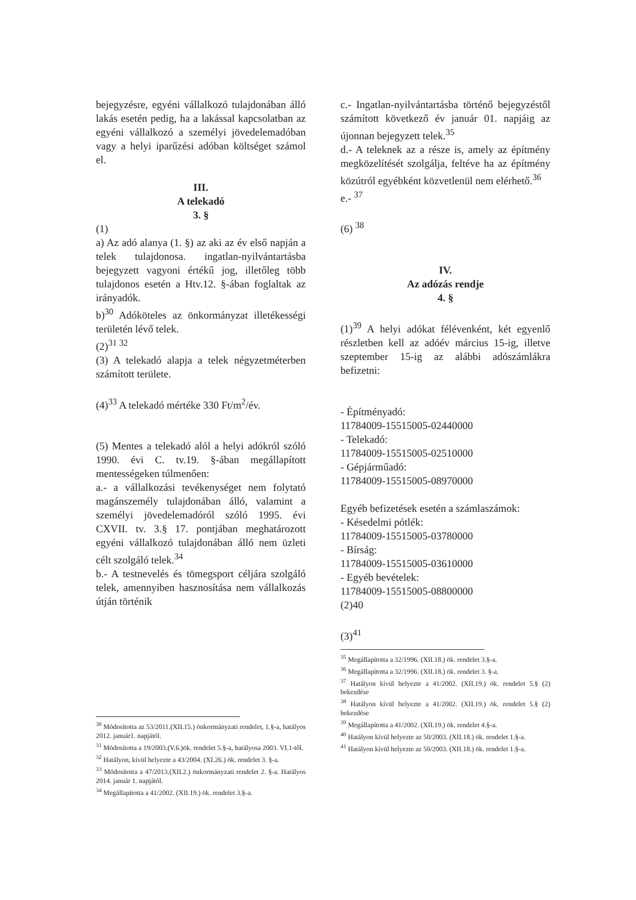bejegyzésre, egyéni vállalkozó tulajdonában álló lakás esetén pedig, ha a lakással kapcsolatban az egyéni vállalkozó a személyi jövedelemadóban vagy a helyi iparűzési adóban költséget számol el.
III.
A telekadó
3. §
(1)
a) Az adó alanya (1. §) az aki az év első napján a telek tulajdonosa. ingatlan-nyilvántartásba bejegyzett vagyoni értékű jog, illetőleg több tulajdonos esetén a Htv.12. §-ában foglaltak az irányadók.
b)<sup>30</sup> Adóköteles az önkormányzat illetékességi területén lévő telek.
(2)<sup>31 32</sup>
(3) A telekadó alapja a telek négyzetméterben számított területe.
(4)<sup>33</sup> A telekadó mértéke 330 Ft/m<sup>2</sup>/év.
(5) Mentes a telekadó alól a helyi adókról szóló 1990. évi C. tv.19. §-ában megállapított mentességeken túlmenően:
a.- a vállalkozási tevékenységet nem folytató magánszemély tulajdonában álló, valamint a személyi jövedelemadóról szóló 1995. évi CXVII. tv. 3.§ 17. pontjában meghatározott egyéni vállalkozó tulajdonában álló nem üzleti célt szolgáló telek.<sup>34</sup>
b.- A testnevelés és tömegsport céljára szolgáló telek, amennyiben hasznosítása nem vállalkozás útján történik
<sup>30</sup> Módosította az 53/2011.(XII.15.) önkormányzati rendelet, 1.§-a, hatályos 2012. január1. napjától.
<sup>31</sup> Módosította a 19/2003.(V.6.)ök. rendelet 5.§-a, hatályosa 2003. VI.1-től.
<sup>32</sup> Hatályon, kívül helyezte a 43/2004. (XI.26.) ök. rendelet 3. §-a.
<sup>33</sup> Módosította a 47/2013.(XII.2.) önkormányzati rendelet 2. §-a. Hatályos 2014. január 1. napjától.
<sup>34</sup> Megállapította a 41/2002. (XII.19.) ök. rendelet 3.§-a.
c.- Ingatlan-nyilvántartásba történő bejegyzéstől számított következő év január 01. napjáig az újonnan bejegyzett telek.<sup>35</sup>
d.- A teleknek az a része is, amely az építmény megközelítését szolgálja, feltéve ha az építmény közútról egyébként közvetlenül nem elérhető.<sup>36</sup>
e.- <sup>37</sup>
(6) <sup>38</sup>
IV.
Az adózás rendje
4. §
(1)<sup>39</sup> A helyi adókat félévenként, két egyenlő részletben kell az adóév március 15-ig, illetve szeptember 15-ig az alábbi adószámlákra befizetni:
- Építményadó:
11784009-15515005-02440000
- Telekadó:
11784009-15515005-02510000
- Gépjárműadó:
11784009-15515005-08970000
Egyéb befizetések esetén a számlaszámok:
- Késedelmi pótlék:
11784009-15515005-03780000
- Bírság:
11784009-15515005-03610000
- Egyéb bevételek:
11784009-15515005-08800000
(2)40
(3)<sup>41</sup>
<sup>35</sup> Megállapította a 32/1996. (XII.18.) ök. rendelet 3.§-a.
<sup>36</sup> Megállapította a 32/1996. (XII.18.) ök. rendelet 3. §-a.
<sup>37</sup> Hatályon kívül helyezte a 41/2002. (XII.19.) ök. rendelet 5.§ (2) bekezdése
<sup>38</sup> Hatályon kívül helyezte a 41/2002. (XII.19.) ök. rendelet 5.§ (2) bekezdése
<sup>39</sup> Megállapította a 41/2002. (XII.19.) ök. rendelet 4.§-a.
<sup>40</sup> Hatályon kívül helyezte az 50/2003. (XII.18.) ök. rendelet 1.§-a.
<sup>41</sup> Hatályon kívül helyezte az 50/2003. (XII.18.) ök. rendelet 1.§-a.